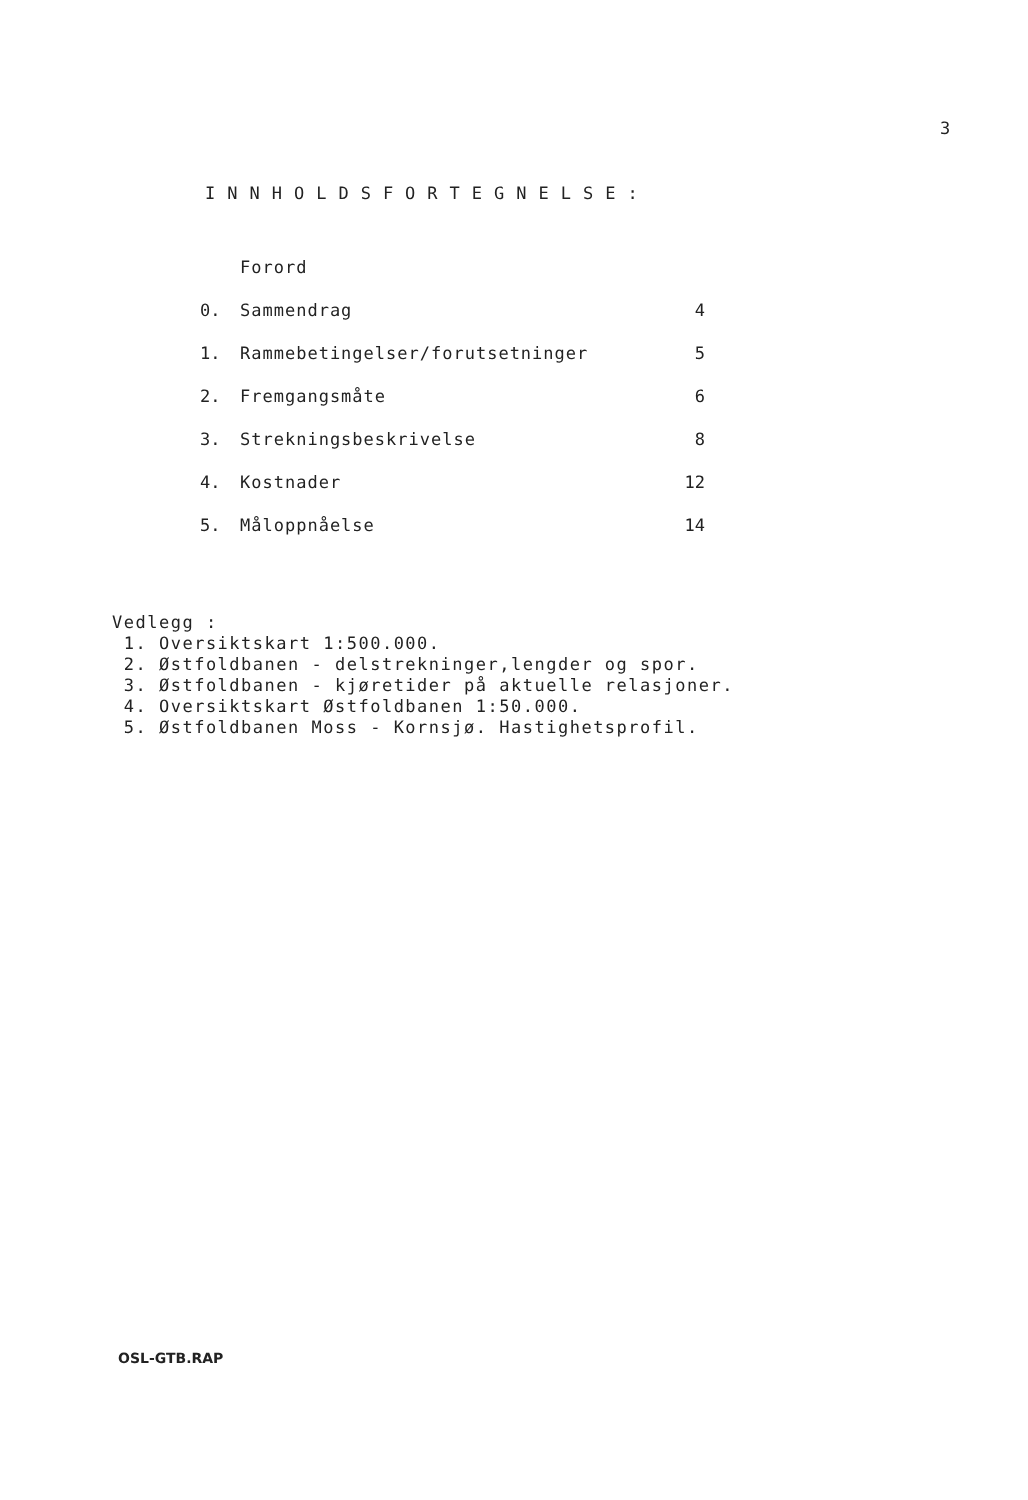3
INNHOLDSFORTEGNELSE:
| | Forord | |
| 0. | Sammendrag | 4 |
| 1. | Rammebetingelser/forutsetninger | 5 |
| 2. | Fremgangsmåte | 6 |
| 3. | Strekningsbeskrivelse | 8 |
| 4. | Kostnader | 12 |
| 5. | Måloppnåelse | 14 |
Vedlegg :
1. Oversiktskart 1:500.000.
2. Østfoldbanen - delstrekninger,lengder og spor.
3. Østfoldbanen - kjøretider på aktuelle relasjoner.
4. Oversiktskart Østfoldbanen 1:50.000.
5. Østfoldbanen Moss - Kornsjø. Hastighetsprofil.
OSL-GTB.RAP